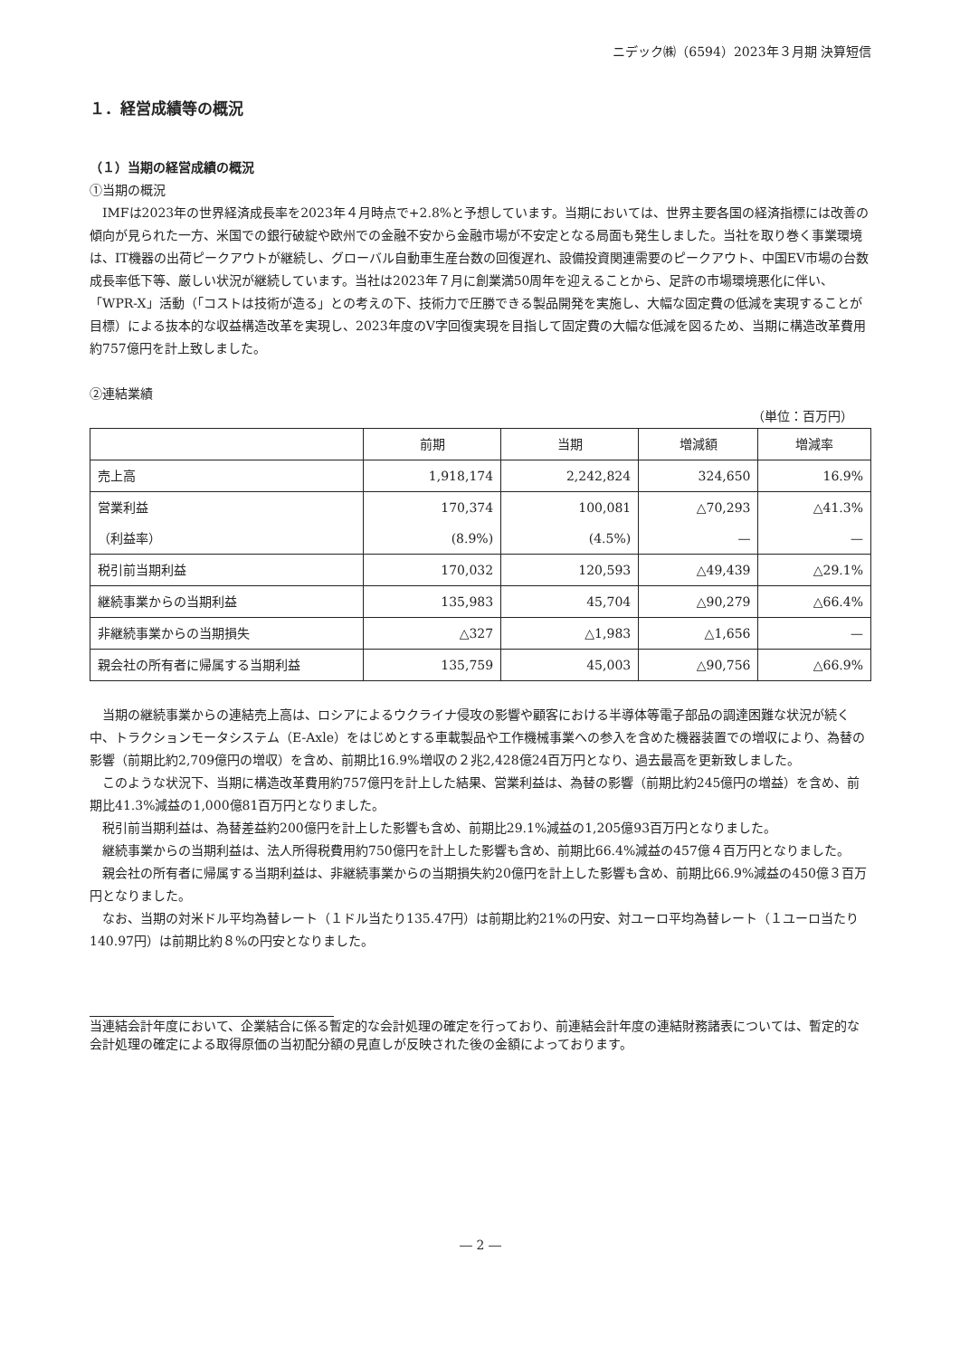ニデック㈱（6594）2023年３月期 決算短信
１．経営成績等の概況
（１）当期の経営成績の概況
①当期の概況
IMFは2023年の世界経済成長率を2023年４月時点で+2.8%と予想しています。当期においては、世界主要各国の経済指標には改善の傾向が見られた一方、米国での銀行破綻や欧州での金融不安から金融市場が不安定となる局面も発生しました。当社を取り巻く事業環境は、IT機器の出荷ピークアウトが継続し、グローバル自動車生産台数の回復遅れ、設備投資関連需要のピークアウト、中国EV市場の台数成長率低下等、厳しい状況が継続しています。当社は2023年７月に創業満50周年を迎えることから、足許の市場環境悪化に伴い、「WPR-X」活動（「コストは技術が造る」との考えの下、技術力で圧勝できる製品開発を実施し、大幅な固定費の低減を実現することが目標）による抜本的な収益構造改革を実現し、2023年度のV字回復実現を目指して固定費の大幅な低減を図るため、当期に構造改革費用約757億円を計上致しました。
②連結業績
（単位：百万円）
| | 前期 | 当期 | 増減額 | 増減率 |
| --- | --- | --- | --- | --- |
| 売上高 | 1,918,174 | 2,242,824 | 324,650 | 16.9% |
| 営業利益 | 170,374 | 100,081 | △70,293 | △41.3% |
| （利益率） | (8.9%) | (4.5%) | — | — |
| 税引前当期利益 | 170,032 | 120,593 | △49,439 | △29.1% |
| 継続事業からの当期利益 | 135,983 | 45,704 | △90,279 | △66.4% |
| 非継続事業からの当期損失 | △327 | △1,983 | △1,656 | — |
| 親会社の所有者に帰属する当期利益 | 135,759 | 45,003 | △90,756 | △66.9% |
当期の継続事業からの連結売上高は、ロシアによるウクライナ侵攻の影響や顧客における半導体等電子部品の調達困難な状況が続く中、トラクションモータシステム（E-Axle）をはじめとする車載製品や工作機械事業への参入を含めた機器装置での増収により、為替の影響（前期比約2,709億円の増収）を含め、前期比16.9%増収の２兆2,428億24百万円となり、過去最高を更新致しました。
このような状況下、当期に構造改革費用約757億円を計上した結果、営業利益は、為替の影響（前期比約245億円の増益）を含め、前期比41.3%減益の1,000億81百万円となりました。
税引前当期利益は、為替差益約200億円を計上した影響も含め、前期比29.1%減益の1,205億93百万円となりました。
継続事業からの当期利益は、法人所得税費用約750億円を計上した影響も含め、前期比66.4%減益の457億４百万円となりました。
親会社の所有者に帰属する当期利益は、非継続事業からの当期損失約20億円を計上した影響も含め、前期比66.9%減益の450億３百万円となりました。
なお、当期の対米ドル平均為替レート（１ドル当たり135.47円）は前期比約21%の円安、対ユーロ平均為替レート（１ユーロ当たり140.97円）は前期比約８%の円安となりました。
当連結会計年度において、企業結合に係る暫定的な会計処理の確定を行っており、前連結会計年度の連結財務諸表については、暫定的な会計処理の確定による取得原価の当初配分額の見直しが反映された後の金額によっております。
― 2 ―